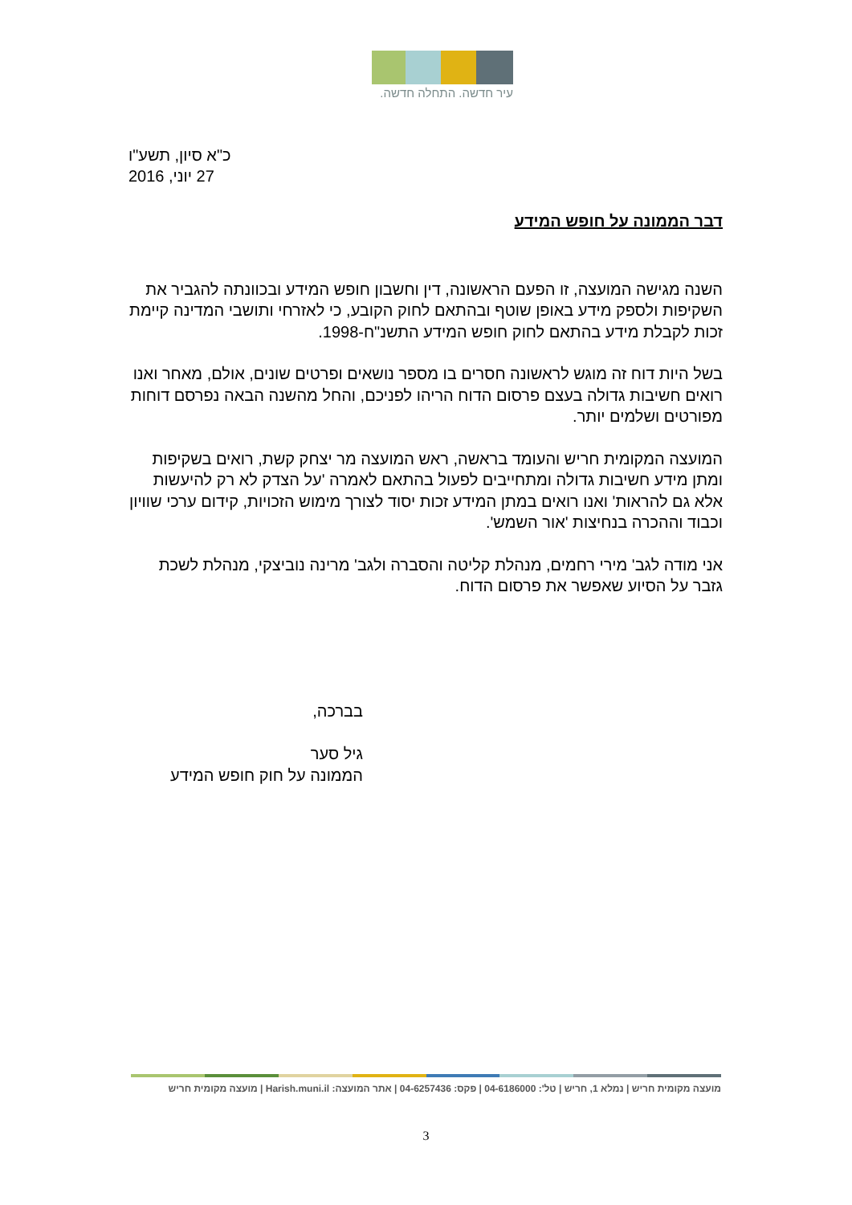עיר חדשה. התחלה חדשה.
כ"א סיון, תשע"ו
27 יוני, 2016
דבר הממונה על חופש המידע
השנה מגישה המועצה, זו הפעם הראשונה, דין וחשבון חופש המידע ובכוונתה להגביר את השקיפות ולספק מידע באופן שוטף ובהתאם לחוק הקובע, כי לאזרחי ותושבי המדינה קיימת זכות לקבלת מידע בהתאם לחוק חופש המידע התשנ"ח-1998.
בשל היות דוח זה מוגש לראשונה חסרים בו מספר נושאים ופרטים שונים, אולם, מאחר ואנו רואים חשיבות גדולה בעצם פרסום הדוח הריהו לפניכם, והחל מהשנה הבאה נפרסם דוחות מפורטים ושלמים יותר.
המועצה המקומית חריש והעומד בראשה, ראש המועצה מר יצחק קשת, רואים בשקיפות ומתן מידע חשיבות גדולה ומתחייבים לפעול בהתאם לאמרה 'על הצדק לא רק להיעשות אלא גם להראות' ואנו רואים במתן המידע זכות יסוד לצורך מימוש הזכויות, קידום ערכי שוויון וכבוד וההכרה בנחיצות 'אור השמש'.
אני מודה לגב' מירי רחמים, מנהלת קליטה והסברה ולגב' מרינה נוביצקי, מנהלת לשכת גזבר על הסיוע שאפשר את פרסום הדוח.
בברכה,
גיל סער
הממונה על חוק חופש המידע
מועצה מקומית חריש | נמלא 1, חריש | טל': 04-6186000 | פקס: 04-6257436 | אתר המועצה: Harish.muni.il | מועצה מקומית חריש
3